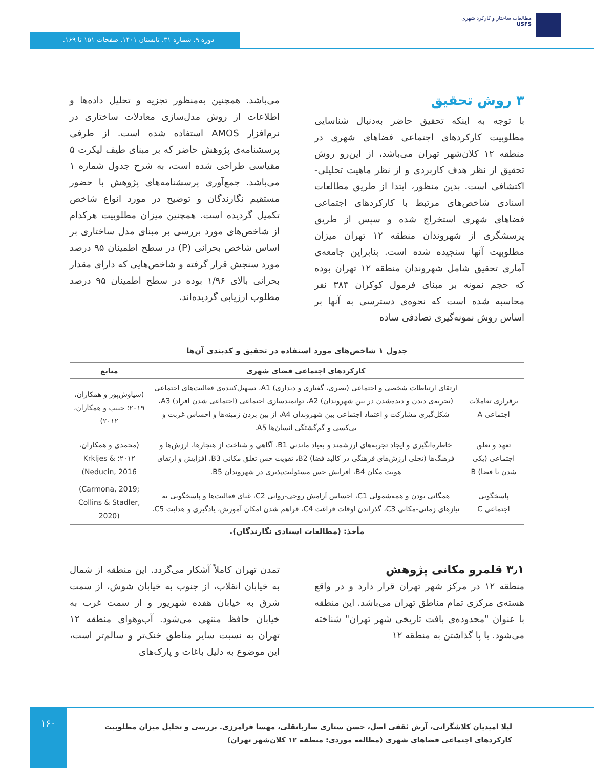مطالعات ساختار و کارکرد شهری
USFS
دوره ۹. شماره ۳۱. تابستان ۱۴۰۱. صفحات ۱۵۱ تا ۱۶۹.
۳ روش تحقیق
با توجه به اینکه تحقیق حاضر به‌دنبال شناسایی مطلوبیت کارکردهای اجتماعی فضاهای شهری در منطقه ۱۲ کلان‌شهر تهران می‌باشد، از این‌رو روش تحقیق از نظر هدف کاربردی و از نظر ماهیت تحلیلی-اکتشافی است. بدین منظور، ابتدا از طریق مطالعات اسنادی شاخص‌های مرتبط با کارکردهای اجتماعی فضاهای شهری استخراج شده و سپس از طریق پرسشگری از شهروندان منطقه ۱۲ تهران میزان مطلوبیت آنها سنجیده شده است. بنابراین جامعه‌ی آماری تحقیق شامل شهروندان منطقه ۱۲ تهران بوده که حجم نمونه بر مبنای فرمول کوکران ۳۸۴ نفر محاسبه شده است که نحوه‌ی دسترسی به آنها بر اساس روش نمونه‌گیری تصادفی ساده
می‌باشد. همچنین به‌منظور تجزیه و تحلیل داده‌ها و اطلاعات از روش مدل‌سازی معادلات ساختاری در نرم‌افزار AMOS استفاده شده است. از طرفی پرسشنامه‌ی پژوهش حاضر که بر مبنای طیف لیکرت ۵ مقیاسی طراحی شده است، به شرح جدول شماره ۱ می‌باشد. جمع‌آوری پرسشنامه‌های پژوهش با حضور مستقیم نگارندگان و توضیح در مورد انواع شاخص تکمیل گردیده است. همچنین میزان مطلوبیت هرکدام از شاخص‌های مورد بررسی بر مبنای مدل ساختاری بر اساس شاخص بحرانی (P) در سطح اطمینان ۹۵ درصد مورد سنجش قرار گرفته و شاخص‌هایی که دارای مقدار بحرانی بالای ۱/۹۶ بوده در سطح اطمینان ۹۵ درصد مطلوب ارزیابی گردیده‌اند.
جدول ۱ شاخص‌های مورد استفاده در تحقیق و کدبندی آن‌ها
| | کارکردهای اجتماعی فضای شهری | منابع |
| --- | --- | --- |
| برقراری تعاملات اجتماعی A | ارتقای ارتباطات شخصی و اجتماعی (بصری، گفتاری و دیداری) A1، تسهیل‌کننده‌ی فعالیت‌های اجتماعی (تجربه‌ی دیدن و دیده‌شدن در بین شهروندان) A2، توانمندسازی اجتماعی (اجتماعی شدن افراد) A3، شکل‌گیری مشارکت و اعتماد اجتماعی بین شهروندان A4، از بین بردن زمینه‌ها و احساس غربت و بی‌کسی و گم‌گشتگی انسان‌ها A5. | (سیاوش‌پور و همکاران، ۲۰۱۹؛ حبیب و همکاران، ۲۰۱۲) |
| تعهد و تعلق اجتماعی (یکی شدن با فضا) B | خاطره‌انگیزی و ایجاد تجربه‌های ارزشمند و به‌یاد ماندنی B1، آگاهی و شناخت از هنجارها، ارزش‌ها و فرهنگ‌ها (تجلی ارزش‌های فرهنگی در کالبد فضا) B2، تقویت حس تعلق مکانی B3، افزایش و ارتقای هویت مکان B4، افزایش حس مسئولیت‌پذیری در شهروندان B5. | (محمدی و همکاران، ۲۰۱۲؛ Krkljes & Neducin, 2016) |
| پاسخگویی اجتماعی C | همگانی بودن و همه‌شمولی C1، احساس آرامش روحی-روانی C2، غنای فعالیت‌ها و پاسخگویی به نیازهای زمانی-مکانی C3، گذراندن اوقات فراغت C4، فراهم شدن امکان آموزش، یادگیری و هدایت C5. | (Carmona, 2019; Collins & Stadler, 2020) |
مأخذ: (مطالعات اسنادی نگارندگان).
۳٫۱ قلمرو مکانی پژوهش
منطقه ۱۲ در مرکز شهر تهران قرار دارد و در واقع هسته‌ی مرکزی تمام مناطق تهران می‌باشد. این منطقه با عنوان "محدوده‌ی بافت تاریخی شهر تهران" شناخته می‌شود. با پا گذاشتن به منطقه ۱۲
تمدن تهران کاملاً آشکار می‌گردد. این منطقه از شمال به خیابان انقلاب، از جنوب به خیابان شوش، از سمت شرق به خیابان هفده شهریور و از سمت غرب به خیابان حافظ منتهی می‌شود. آب‌وهوای منطقه ۱۲ تهران به نسبت سایر مناطق خنک‌تر و سالم‌تر است، این موضوع به دلیل باغات و پارک‌های
۱۶۰
لیلا امیدیان کلاشگرانی، آرش ثقفی اصل، حسن ستاری ساربانقلی، مهسا فرامرزی. بررسی و تحلیل میزان مطلوبیت کارکردهای اجتماعی فضاهای شهری (مطالعه موردی: منطقه ۱۲ کلان‌شهر تهران)